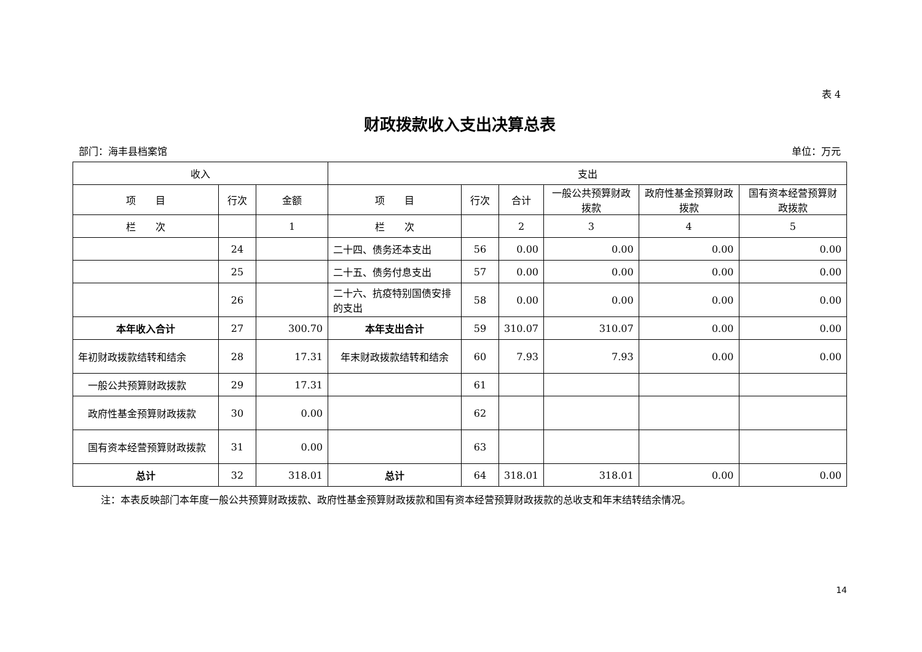表 4
财政拨款收入支出决算总表
部门：海丰县档案馆 单位：万元
| 收入 | | | 支出 | | | | | |
| --- | --- | --- | --- | --- | --- | --- | --- | --- |
| 项 目 | 行次 | 金额 | 项 目 | 行次 | 合计 | 一般公共预算财政拨款 | 政府性基金预算财政拨款 | 国有资本经营预算财政拨款 |
| 栏 次 | | 1 | 栏 次 | | 2 | 3 | 4 | 5 |
| | 24 | | 二十四、债务还本支出 | 56 | 0.00 | 0.00 | 0.00 | 0.00 |
| | 25 | | 二十五、债务付息支出 | 57 | 0.00 | 0.00 | 0.00 | 0.00 |
| | 26 | | 二十六、抗疫特别国债安排的支出 | 58 | 0.00 | 0.00 | 0.00 | 0.00 |
| 本年收入合计 | 27 | 300.70 | 本年支出合计 | 59 | 310.07 | 310.07 | 0.00 | 0.00 |
| 年初财政拨款结转和结余 | 28 | 17.31 | 年末财政拨款结转和结余 | 60 | 7.93 | 7.93 | 0.00 | 0.00 |
| 一般公共预算财政拨款 | 29 | 17.31 | | 61 | | | | |
| 政府性基金预算财政拨款 | 30 | 0.00 | | 62 | | | | |
| 国有资本经营预算财政拨款 | 31 | 0.00 | | 63 | | | | |
| 总计 | 32 | 318.01 | 总计 | 64 | 318.01 | 318.01 | 0.00 | 0.00 |
注：本表反映部门本年度一般公共预算财政拨款、政府性基金预算财政拨款和国有资本经营预算财政拨款的总收支和年末结转结余情况。
14